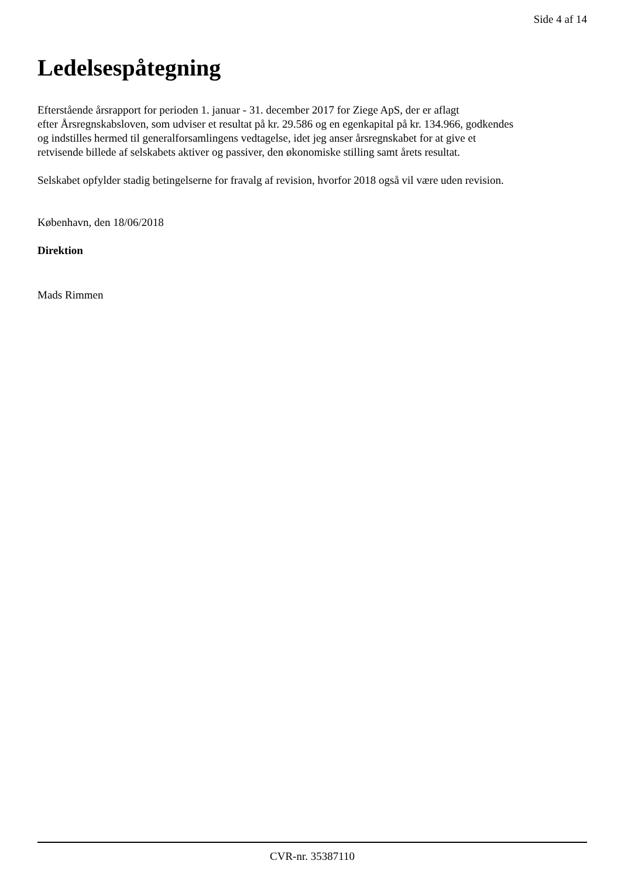Side 4 af 14
Ledelsespåtegning
Efterstående årsrapport for perioden 1. januar - 31. december 2017 for Ziege ApS, der er aflagt
efter Årsregnskabsloven, som udviser et resultat på kr. 29.586 og en egenkapital på kr. 134.966, godkendes
og indstilles hermed til generalforsamlingens vedtagelse, idet jeg anser årsregnskabet for at give et
retvisende billede af selskabets aktiver og passiver, den økonomiske stilling samt årets resultat.
Selskabet opfylder stadig betingelserne for fravalg af revision, hvorfor 2018 også vil være uden revision.
København, den 18/06/2018
Direktion
Mads Rimmen
CVR-nr. 35387110